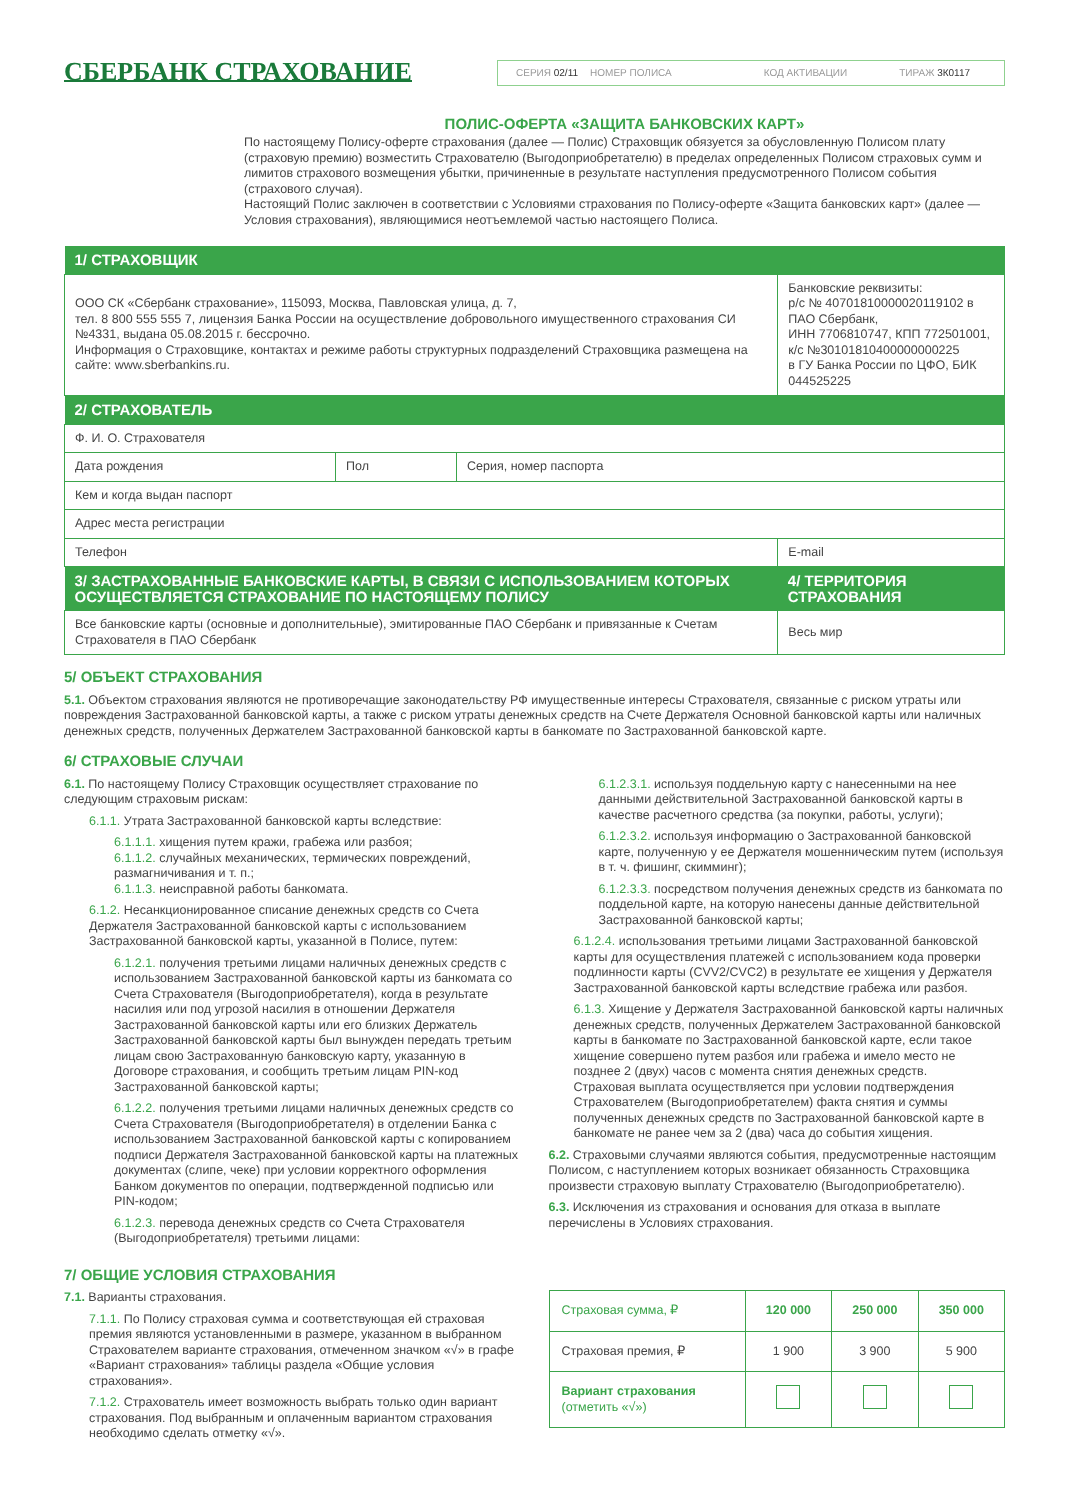СБЕРБАНК СТРАХОВАНИЕ
СЕРИЯ 02/11 НОМЕР ПОЛИСА КОД АКТИВАЦИИ ТИРАЖ 3К0117
ПОЛИС-ОФЕРТА «ЗАЩИТА БАНКОВСКИХ КАРТ»
По настоящему Полису-оферте страхования (далее — Полис) Страховщик обязуется за обусловленную Полисом плату (страховую премию) возместить Страхователю (Выгодоприобретателю) в пределах определенных Полисом страховых сумм и лимитов страхового возмещения убытки, причиненные в результате наступления предусмотренного Полисом события (страхового случая).
Настоящий Полис заключен в соответствии с Условиями страхования по Полису-оферте «Защита банковских карт» (далее — Условия страхования), являющимися неотъемлемой частью настоящего Полиса.
| 1/ СТРАХОВЩИК | | | |
| --- | --- | --- | --- |
| ООО СК «Сбербанк страхование», 115093, Москва, Павловская улица, д. 7, тел. 8 800 555 555 7, лицензия Банка России на осуществление добровольного имущественного страхования СИ №4331, выдана 05.08.2015 г. бессрочно. Информация о Страховщике, контактах и режиме работы структурных подразделений Страховщика размещена на сайте: www.sberbankins.ru. | | | Банковские реквизиты: р/с № 40701810000020119102 в ПАО Сбербанк, ИНН 7706810747, КПП 772501001, к/с №30101810400000000225 в ГУ Банка России по ЦФО, БИК 044525225 |
| 2/ СТРАХОВАТЕЛЬ | | | |
| Ф. И. О. Страхователя | | | |
| Дата рождения | Пол | Серия, номер паспорта | |
| Кем и когда выдан паспорт | | | |
| Адрес места регистрации | | | |
| Телефон | | | E-mail |
| 3/ ЗАСТРАХОВАННЫЕ БАНКОВСКИЕ КАРТЫ, В СВЯЗИ С ИСПОЛЬЗОВАНИЕМ КОТОРЫХ ОСУЩЕСТВЛЯЕТСЯ СТРАХОВАНИЕ ПО НАСТОЯЩЕМУ ПОЛИСУ | | | 4/ ТЕРРИТОРИЯ СТРАХОВАНИЯ |
| Все банковские карты (основные и дополнительные), эмитированные ПАО Сбербанк и привязанные к Счетам Страхователя в ПАО Сбербанк | | | Весь мир |
5/ ОБЪЕКТ СТРАХОВАНИЯ
5.1. Объектом страхования являются не противоречащие законодательству РФ имущественные интересы Страхователя, связанные с риском утраты или повреждения Застрахованной банковской карты, а также с риском утраты денежных средств на Счете Держателя Основной банковской карты или наличных денежных средств, полученных Держателем Застрахованной банковской карты в банкомате по Застрахованной банковской карте.
6/ СТРАХОВЫЕ СЛУЧАИ
6.1. По настоящему Полису Страховщик осуществляет страхование по следующим страховым рискам:
6.1.1. Утрата Застрахованной банковской карты вследствие:
6.1.1.1. хищения путем кражи, грабежа или разбоя;
6.1.1.2. случайных механических, термических повреждений, размагничивания и т. п.;
6.1.1.3. неисправной работы банкомата.
6.1.2. Несанкционированное списание денежных средств со Счета Держателя Застрахованной банковской карты с использованием Застрахованной банковской карты, указанной в Полисе, путем:
6.1.2.1. получения третьими лицами наличных денежных средств с использованием Застрахованной банковской карты из банкомата со Счета Страхователя (Выгодоприобретателя), когда в результате насилия или под угрозой насилия в отношении Держателя Застрахованной банковской карты или его близких Держатель Застрахованной банковской карты был вынужден передать третьим лицам свою Застрахованную банковскую карту, указанную в Договоре страхования, и сообщить третьим лицам PIN-код Застрахованной банковской карты;
6.1.2.2. получения третьими лицами наличных денежных средств со Счета Страхователя (Выгодоприобретателя) в отделении Банка с использованием Застрахованной банковской карты с копированием подписи Держателя Застрахованной банковской карты на платежных документах (слипе, чеке) при условии корректного оформления Банком документов по операции, подтвержденной подписью или PIN-кодом;
6.1.2.3. перевода денежных средств со Счета Страхователя (Выгодоприобретателя) третьими лицами:
6.1.2.3.1. используя поддельную карту с нанесенными на нее данными действительной Застрахованной банковской карты в качестве расчетного средства (за покупки, работы, услуги);
6.1.2.3.2. используя информацию о Застрахованной банковской карте, полученную у ее Держателя мошенническим путем (используя в т. ч. фишинг, скимминг);
6.1.2.3.3. посредством получения денежных средств из банкомата по поддельной карте, на которую нанесены данные действительной Застрахованной банковской карты;
6.1.2.4. использования третьими лицами Застрахованной банковской карты для осуществления платежей с использованием кода проверки подлинности карты (CVV2/CVC2) в результате ее хищения у Держателя Застрахованной банковской карты вследствие грабежа или разбоя.
6.1.3. Хищение у Держателя Застрахованной банковской карты наличных денежных средств, полученных Держателем Застрахованной банковской карты в банкомате по Застрахованной банковской карте, если такое хищение совершено путем разбоя или грабежа и имело место не позднее 2 (двух) часов с момента снятия денежных средств.
Страховая выплата осуществляется при условии подтверждения Страхователем (Выгодоприобретателем) факта снятия и суммы полученных денежных средств по Застрахованной банковской карте в банкомате не ранее чем за 2 (два) часа до события хищения.
6.2. Страховыми случаями являются события, предусмотренные настоящим Полисом, с наступлением которых возникает обязанность Страховщика произвести страховую выплату Страхователю (Выгодоприобретателю).
6.3. Исключения из страхования и основания для отказа в выплате перечислены в Условиях страхования.
7/ ОБЩИЕ УСЛОВИЯ СТРАХОВАНИЯ
7.1. Варианты страхования.
7.1.1. По Полису страховая сумма и соответствующая ей страховая премия являются установленными в размере, указанном в выбранном Страхователем варианте страхования, отмеченном значком «√» в графе «Вариант страхования» таблицы раздела «Общие условия страхования».
7.1.2. Страхователь имеет возможность выбрать только один вариант страхования. Под выбранным и оплаченным вариантом страхования необходимо сделать отметку «√».
| Страховая сумма, ₽ | 120 000 | 250 000 | 350 000 |
| Страховая премия, ₽ | 1 900 | 3 900 | 5 900 |
| Вариант страхования (отметить «√») | | | |